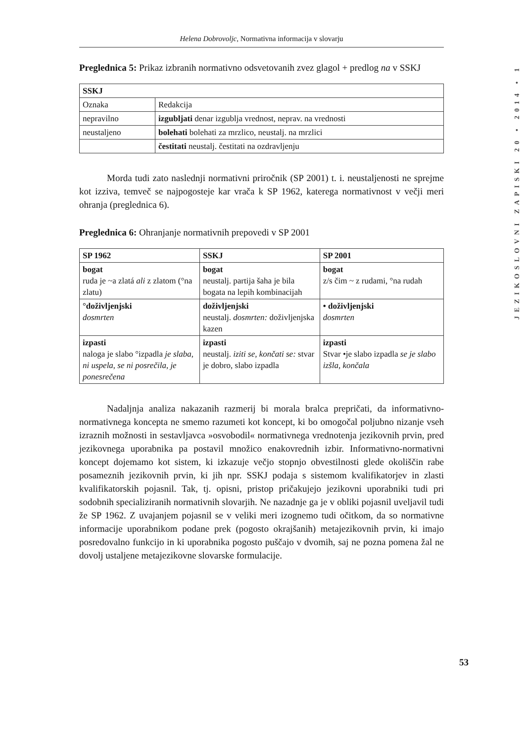Helena Dobrovoljc, Normativna informacija v slovarju
Preglednica 5: Prikaz izbranih normativno odsvetovanih zvez glagol + predlog na v SSKJ
| SSKJ | |
| --- | --- |
| Oznaka | Redakcija |
| nepravilno | izgubljati denar izgublja vrednost, neprav. na vrednosti |
| neustaljeno | bolehati bolehati za mrzlico, neustalj. na mrzlici |
| | čestitati neustalj. čestitati na ozdravljenju |
Morda tudi zato naslednji normativni priročnik (SP 2001) t. i. neustaljenosti ne sprejme kot izziva, temveč se najpogosteje kar vrača k SP 1962, katerega normativnost v večji meri ohranja (preglednica 6).
Preglednica 6: Ohranjanje normativnih prepovedi v SP 2001
| SP 1962 | SSKJ | SP 2001 |
| --- | --- | --- |
| bogat ruda je ~a zlatá ali z zlatom (°na zlatu) | bogat neustalj. partija šaha je bila bogata na lepih kombinacijah | bogat z/s čim ~ z rudami, °na rudah |
| °doživljenjski dosmrten | doživljenjski neustalj. dosmrten: doživljenjska kazen | • doživljenjski dosmrten |
| izpasti naloga je slabo °izpadla je slaba , ni uspela , se ni posrečila , je ponesrečena | izpasti neustalj. iziti se, končati se: stvar je dobro, slabo izpadla | izpasti Stvar •je slabo izpadla se je slabo izšla, končala |
Nadaljnja analiza nakazanih razmerij bi morala bralca prepričati, da informativno-normativnega koncepta ne smemo razumeti kot koncept, ki bo omogočal poljubno nizanje vseh izraznih možnosti in sestavljavca »osvobodil« normativnega vrednotenja jezikovnih prvin, pred jezikovnega uporabnika pa postavil množico enakovrednih izbir. Informativno-normativni koncept dojemamo kot sistem, ki izkazuje večjo stopnjo obvestilnosti glede okoliščin rabe posameznih jezikovnih prvin, ki jih npr. SSKJ podaja s sistemom kvalifikatorjev in zlasti kvalifikatorskih pojasnil. Tak, tj. opisni, pristop pričakujejo jezikovni uporabniki tudi pri sodobnih specializiranih normativnih slovarjih. Ne nazadnje ga je v obliki pojasnil uveljavil tudi že SP 1962. Z uvajanjem pojasnil se v veliki meri izognemo tudi očitkom, da so normativne informacije uporabnikom podane prek (pogosto okrajšanih) metajezikovnih prvin, ki imajo posredovalno funkcijo in ki uporabnika pogosto puščajo v dvomih, saj ne pozna pomena žal ne dovolj ustaljene metajezikovne slovarske formulacije.
JEZIKOSLOVNI ZAPISKI 20 • 2014 • 1
53